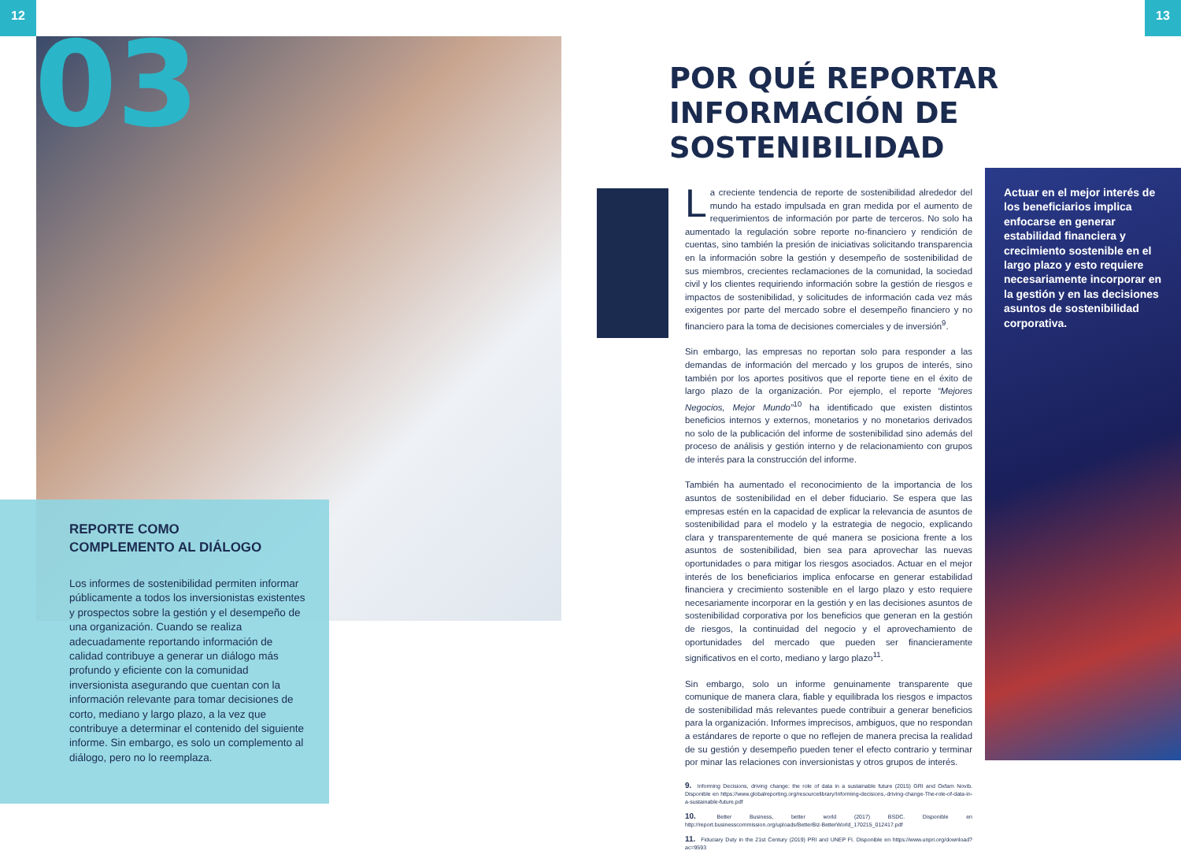12 13
03
REPORTE COMO
COMPLEMENTO AL DIÁLOGO
Los informes de sostenibilidad permiten informar públicamente a todos los inversionistas existentes y prospectos sobre la gestión y el desempeño de una organización. Cuando se realiza adecuadamente reportando información de calidad contribuye a generar un diálogo más profundo y eficiente con la comunidad inversionista asegurando que cuentan con la información relevante para tomar decisiones de corto, mediano y largo plazo, a la vez que contribuye a determinar el contenido del siguiente informe. Sin embargo, es solo un complemento al diálogo, pero no lo reemplaza.
POR QUÉ REPORTAR
INFORMACIÓN DE
SOSTENIBILIDAD
La creciente tendencia de reporte de sostenibilidad alrededor del mundo ha estado impulsada en gran medida por el aumento de requerimientos de información por parte de terceros. No solo ha aumentado la regulación sobre reporte no-financiero y rendición de cuentas, sino también la presión de iniciativas solicitando transparencia en la información sobre la gestión y desempeño de sostenibilidad de sus miembros, crecientes reclamaciones de la comunidad, la sociedad civil y los clientes requiriendo información sobre la gestión de riesgos e impactos de sostenibilidad, y solicitudes de información cada vez más exigentes por parte del mercado sobre el desempeño financiero y no financiero para la toma de decisiones comerciales y de inversión<sup>9</sup>.
Sin embargo, las empresas no reportan solo para responder a las demandas de información del mercado y los grupos de interés, sino también por los aportes positivos que el reporte tiene en el éxito de largo plazo de la organización. Por ejemplo, el reporte “Mejores Negocios, Mejor Mundo”<sup>10</sup> ha identificado que existen distintos beneficios internos y externos, monetarios y no monetarios derivados no solo de la publicación del informe de sostenibilidad sino además del proceso de análisis y gestión interno y de relacionamiento con grupos de interés para la construcción del informe.
También ha aumentado el reconocimiento de la importancia de los asuntos de sostenibilidad en el deber fiduciario. Se espera que las empresas estén en la capacidad de explicar la relevancia de asuntos de sostenibilidad para el modelo y la estrategia de negocio, explicando clara y transparentemente de qué manera se posiciona frente a los asuntos de sostenibilidad, bien sea para aprovechar las nuevas oportunidades o para mitigar los riesgos asociados. Actuar en el mejor interés de los beneficiarios implica enfocarse en generar estabilidad financiera y crecimiento sostenible en el largo plazo y esto requiere necesariamente incorporar en la gestión y en las decisiones asuntos de sostenibilidad corporativa por los beneficios que generan en la gestión de riesgos, la continuidad del negocio y el aprovechamiento de oportunidades del mercado que pueden ser financieramente significativos en el corto, mediano y largo plazo<sup>11</sup>.
Sin embargo, solo un informe genuinamente transparente que comunique de manera clara, fiable y equilibrada los riesgos e impactos de sostenibilidad más relevantes puede contribuir a generar beneficios para la organización. Informes imprecisos, ambiguos, que no respondan a estándares de reporte o que no reflejen de manera precisa la realidad de su gestión y desempeño pueden tener el efecto contrario y terminar por minar las relaciones con inversionistas y otros grupos de interés.
9. Informing Decisions, driving change: the role of data in a sustainable future (2015) GRI and Oxfam Novib. Disponible en https://www.globalreporting.org/resourcelibrary/Informing-decisions,-driving-change-The-role-of-data-in-a-sustainable-future.pdf
10. Better Business, better world (2017) BSDC. Disponible en http://report.businesscommission.org/uploads/BetterBiz-BetterWorld_170215_012417.pdf
11. Fiduciary Duty in the 21st Century (2019) PRI and UNEP FI. Disponible en https://www.unpri.org/download?ac=9593
Actuar en el mejor interés de los beneficiarios implica enfocarse en generar estabilidad financiera y crecimiento sostenible en el largo plazo y esto requiere necesariamente incorporar en la gestión y en las decisiones asuntos de sostenibilidad corporativa.